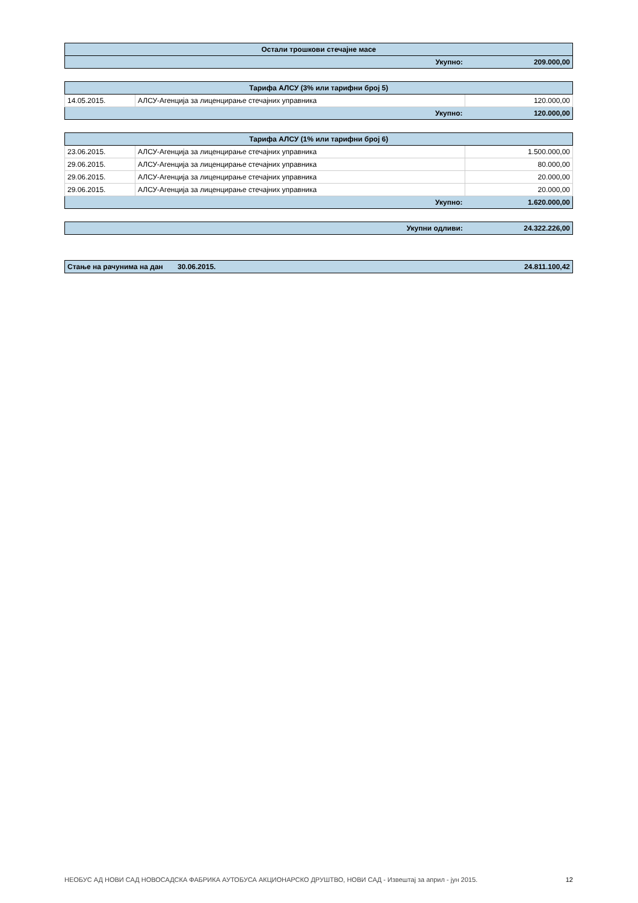| Остали трошкови стечајне масе | | |
| --- | --- | --- |
| | Укупно: | 209.000,00 |
| Тарифа АЛСУ (3% или тарифни број 5) | | |
| --- | --- | --- |
| 14.05.2015. | АЛСУ-Агенција за лиценцирање стечајних управника | 120.000,00 |
| | Укупно: | 120.000,00 |
| Тарифа АЛСУ (1% или тарифни број 6) | | |
| --- | --- | --- |
| 23.06.2015. | АЛСУ-Агенција за лиценцирање стечајних управника | 1.500.000,00 |
| 29.06.2015. | АЛСУ-Агенција за лиценцирање стечајних управника | 80.000,00 |
| 29.06.2015. | АЛСУ-Агенција за лиценцирање стечајних управника | 20.000,00 |
| 29.06.2015. | АЛСУ-Агенција за лиценцирање стечајних управника | 20.000,00 |
| | Укупно: | 1.620.000,00 |
| | Укупни одливи: | 24.322.226,00 |
| Стање на рачунима на дан | 30.06.2015. | 24.811.100,42 |
НЕОБУС АД НОВИ САД НОВОСАДСКА ФАБРИКА АУТОБУСА АКЦИОНАРСКО ДРУШТВО, НОВИ САД - Извештај за април - јун 2015. 12